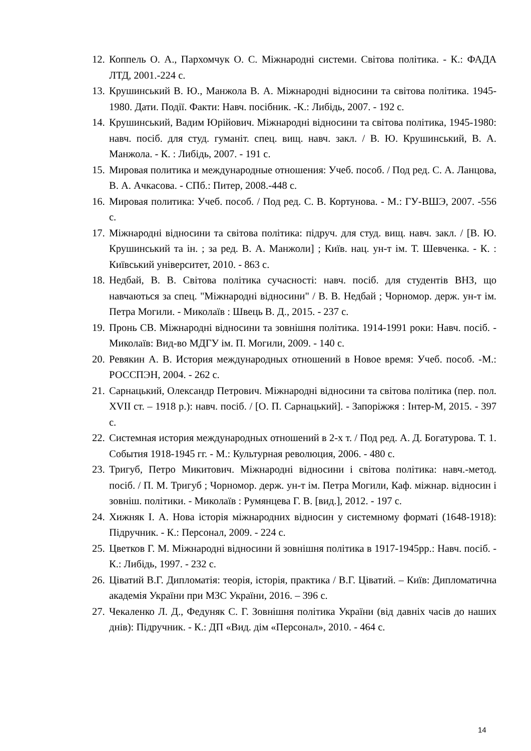12. Коппель О. А., Пархомчук О. С. Міжнародні системи. Світова політика. - К.: ФАДА ЛТД, 2001.-224 с.
13. Крушинський В. Ю., Манжола В. А. Міжнародні відносини та світова політика. 1945-1980. Дати. Події. Факти: Навч. посібник. -К.: Либідь, 2007. - 192 с.
14. Крушинський, Вадим Юрійович. Міжнародні відносини та світова політика, 1945-1980: навч. посіб. для студ. гуманіт. спец. вищ. навч. закл. / В. Ю. Крушинський, В. А. Манжола. - К. : Либідь, 2007. - 191 с.
15. Мировая политика и международные отношения: Учеб. пособ. / Под ред. С. А. Ланцова, В. А. Ачкасова. - СПб.: Питер, 2008.-448 с.
16. Мировая политика: Учеб. пособ. / Под ред. С. В. Кортунова. - М.: ГУ-ВШЭ, 2007. -556 с.
17. Міжнародні відносини та світова політика: підруч. для студ. вищ. навч. закл. / [В. Ю. Крушинський та ін. ; за ред. В. А. Манжоли] ; Київ. нац. ун-т ім. Т. Шевченка. - К. : Київський університет, 2010. - 863 с.
18. Недбай, В. В. Світова політика сучасності: навч. посіб. для студентів ВНЗ, що навчаються за спец. "Міжнародні відносини" / В. В. Недбай ; Чорномор. держ. ун-т ім. Петра Могили. - Миколаїв : Швець В. Д., 2015. - 237 с.
19. Пронь СВ. Міжнародні відносини та зовнішня політика. 1914-1991 роки: Навч. посіб. - Миколаїв: Вид-во МДГУ ім. П. Могили, 2009. - 140 с.
20. Ревякин А. В. История международных отношений в Новое время: Учеб. пособ. -М.: РОССПЭН, 2004. - 262 с.
21. Сарнацький, Олександр Петрович. Міжнародні відносини та світова політика (пер. пол. XVII ст. – 1918 р.): навч. посіб. / [О. П. Сарнацький]. - Запоріжжя : Інтер-М, 2015. - 397 с.
22. Системная история международных отношений в 2-х т. / Под ред. А. Д. Богатурова. Т. 1. События 1918-1945 гг. - М.: Культурная революция, 2006. - 480 с.
23. Тригуб, Петро Микитович. Міжнародні відносини і світова політика: навч.-метод. посіб. / П. М. Тригуб ; Чорномор. держ. ун-т ім. Петра Могили, Каф. міжнар. відносин і зовніш. політики. - Миколаїв : Румянцева Г. В. [вид.], 2012. - 197 с.
24. Хижняк І. А. Нова історія міжнародних відносин у системному форматі (1648-1918): Підручник. - К.: Персонал, 2009. - 224 с.
25. Цветков Г. М. Міжнародні відносини й зовнішня політика в 1917-1945рр.: Навч. посіб. - К.: Либідь, 1997. - 232 с.
26. Ціватий В.Г. Дипломатія: теорія, історія, практика / В.Г. Ціватий. – Київ: Дипломатична академія України при МЗС України, 2016. – 396 с.
27. Чекаленко Л. Д., Федуняк С. Г. Зовнішня політика України (від давніх часів до наших днів): Підручник. - К.: ДП «Вид. дім «Персонал», 2010. - 464 с.
14